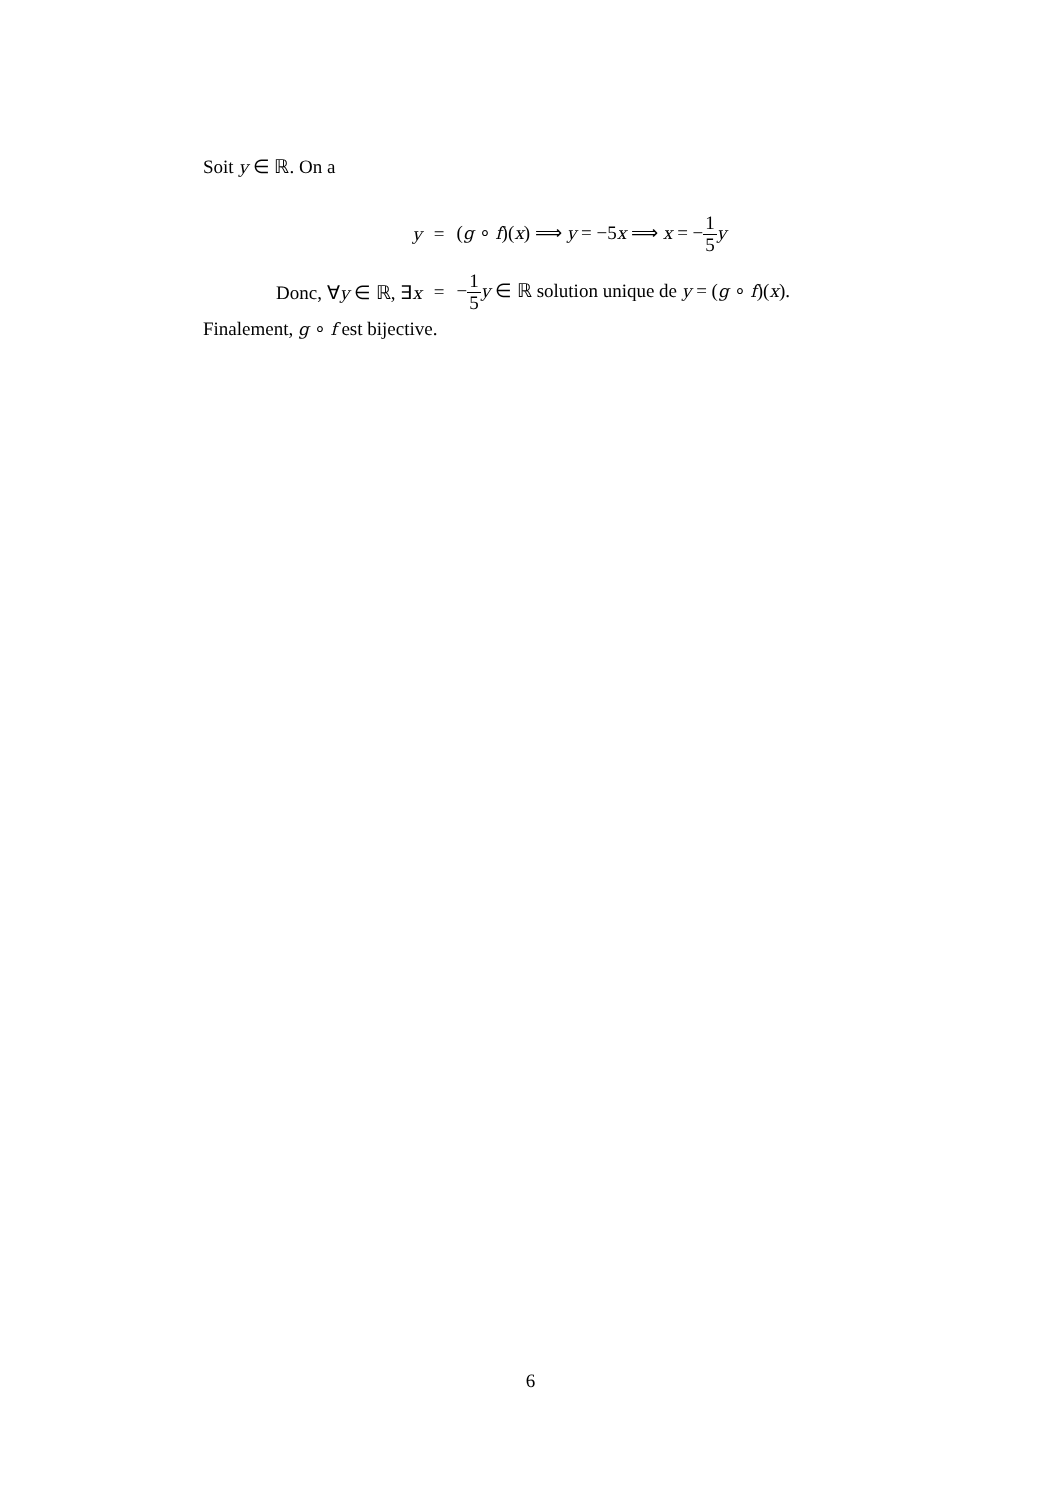Soit y ∈ ℝ. On a
| y | = | ( g ∘ f )( x ) ⟹ y = −5 x ⟹ x = − 1 5 y |
| Donc, ∀ y ∈ ℝ, ∃ x | = | − 1 5 y ∈ ℝ solution unique de y = ( g ∘ f )( x ). |
Finalement, g ∘ f est bijective.
6